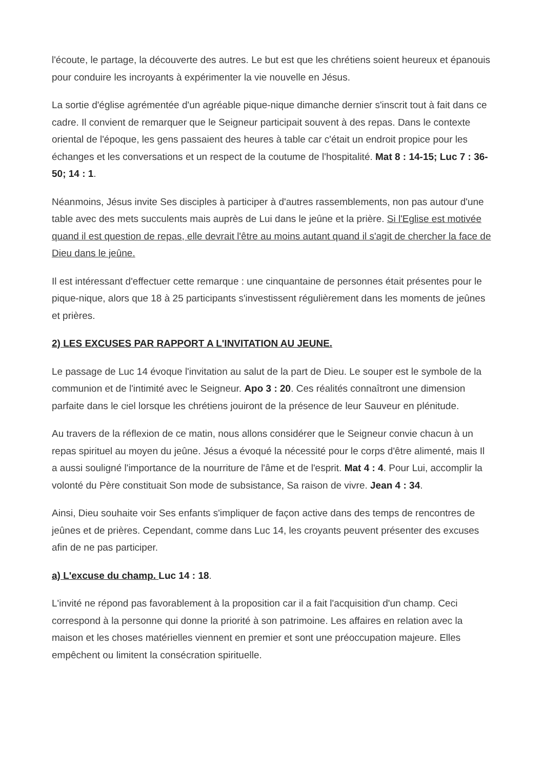l'écoute, le partage, la découverte des autres. Le but est que les chrétiens soient heureux et épanouis pour conduire les incroyants à expérimenter la vie nouvelle en Jésus.
La sortie d'église agrémentée d'un agréable pique-nique dimanche dernier s'inscrit tout à fait dans ce cadre. Il convient de remarquer que le Seigneur participait souvent à des repas. Dans le contexte oriental de l'époque, les gens passaient des heures à table car c'était un endroit propice pour les échanges et les conversations et un respect de la coutume de l'hospitalité. Mat 8 : 14-15; Luc 7 : 36-50; 14 : 1.
Néanmoins, Jésus invite Ses disciples à participer à d'autres rassemblements, non pas autour d'une table avec des mets succulents mais auprès de Lui dans le jeûne et la prière. Si l'Eglise est motivée quand il est question de repas, elle devrait l'être au moins autant quand il s'agit de chercher la face de Dieu dans le jeûne.
Il est intéressant d'effectuer cette remarque : une cinquantaine de personnes était présentes pour le pique-nique, alors que 18 à 25 participants s'investissent régulièrement dans les moments de jeûnes et prières.
2) LES EXCUSES PAR RAPPORT A L'INVITATION AU JEUNE.
Le passage de Luc 14 évoque l'invitation au salut de la part de Dieu. Le souper est le symbole de la communion et de l'intimité avec le Seigneur. Apo 3 : 20. Ces réalités connaîtront une dimension parfaite dans le ciel lorsque les chrétiens jouiront de la présence de leur Sauveur en plénitude.
Au travers de la réflexion de ce matin, nous allons considérer que le Seigneur convie chacun à un repas spirituel au moyen du jeûne. Jésus a évoqué la nécessité pour le corps d'être alimenté, mais Il a aussi souligné l'importance de la nourriture de l'âme et de l'esprit. Mat 4 : 4. Pour Lui, accomplir la volonté du Père constituait Son mode de subsistance, Sa raison de vivre. Jean 4 : 34.
Ainsi, Dieu souhaite voir Ses enfants s'impliquer de façon active dans des temps de rencontres de jeûnes et de prières. Cependant, comme dans Luc 14, les croyants peuvent présenter des excuses afin de ne pas participer.
a) L'excuse du champ. Luc 14 : 18.
L'invité ne répond pas favorablement à la proposition car il a fait l'acquisition d'un champ. Ceci correspond à la personne qui donne la priorité à son patrimoine. Les affaires en relation avec la maison et les choses matérielles viennent en premier et sont une préoccupation majeure. Elles empêchent ou limitent la consécration spirituelle.